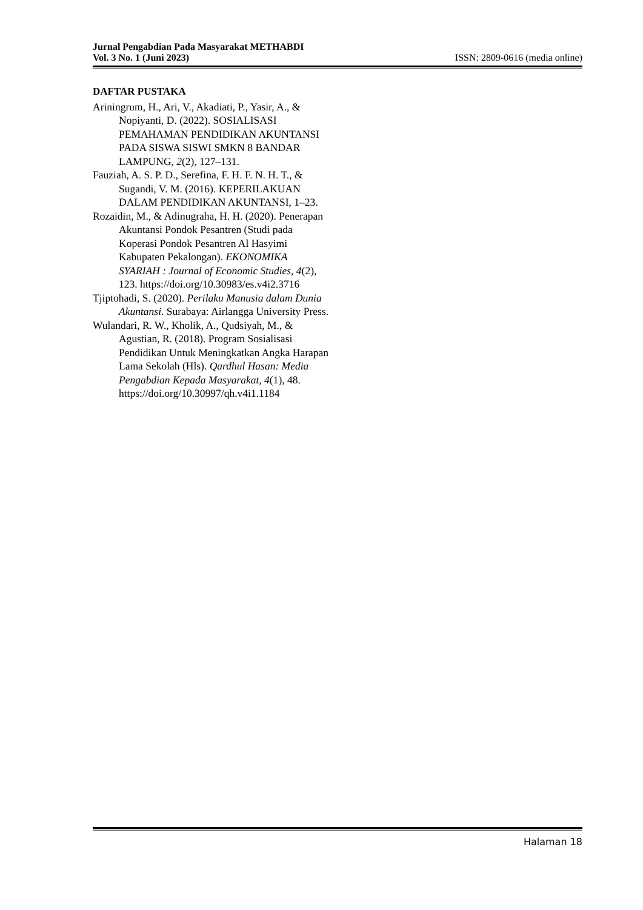Jurnal Pengabdian Pada Masyarakat METHABDI
Vol. 3 No. 1 (Juni 2023) ISSN: 2809-0616 (media online)
DAFTAR PUSTAKA
Ariningrum, H., Ari, V., Akadiati, P., Yasir, A., & Nopiyanti, D. (2022). SOSIALISASI PEMAHAMAN PENDIDIKAN AKUNTANSI PADA SISWA SISWI SMKN 8 BANDAR LAMPUNG, 2(2), 127–131.
Fauziah, A. S. P. D., Serefina, F. H. F. N. H. T., & Sugandi, V. M. (2016). KEPERILAKUAN DALAM PENDIDIKAN AKUNTANSI, 1–23.
Rozaidin, M., & Adinugraha, H. H. (2020). Penerapan Akuntansi Pondok Pesantren (Studi pada Koperasi Pondok Pesantren Al Hasyimi Kabupaten Pekalongan). EKONOMIKA SYARIAH : Journal of Economic Studies, 4(2), 123. https://doi.org/10.30983/es.v4i2.3716
Tjiptohadi, S. (2020). Perilaku Manusia dalam Dunia Akuntansi. Surabaya: Airlangga University Press.
Wulandari, R. W., Kholik, A., Qudsiyah, M., & Agustian, R. (2018). Program Sosialisasi Pendidikan Untuk Meningkatkan Angka Harapan Lama Sekolah (Hls). Qardhul Hasan: Media Pengabdian Kepada Masyarakat, 4(1), 48. https://doi.org/10.30997/qh.v4i1.1184
Halaman 18